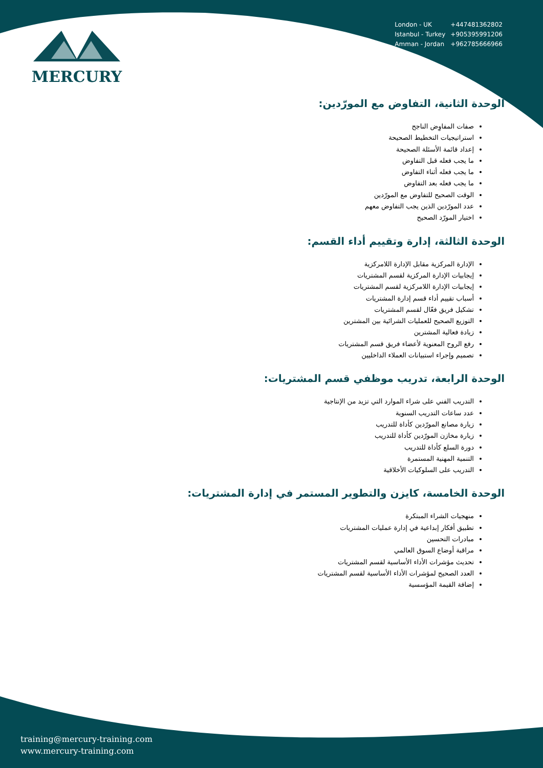MERCURY
| London - UK | +447481362802 |
| Istanbul - Turkey | +905395991206 |
| Amman - Jordan | +962785666966 |
الوحدة الثانية، التفاوض مع المورّدين:
صفات المفاوِض الناجح
استراتيجيات التخطيط الصحيحة
إعداد قائمة الأسئلة الصحيحة
ما يجب فعله قبل التفاوض
ما يجب فعله أثناء التفاوض
ما يجب فعله بعد التفاوض
الوقت الصحيح للتفاوض مع المورّدين
عدد المورّدين الذين يجب التفاوض معهم
اختيار المورّد الصحيح
الوحدة الثالثة، إدارة وتقييم أداء القسم:
الإدارة المركزية مقابل الإدارة اللامركزية
إيجابيات الإدارة المركزية لقسم المشتريات
إيجابيات الإدارة اللامركزية لقسم المشتريات
أسباب تقييم أداء قسم إدارة المشتريات
تشكيل فريق فعّال لقسم المشتريات
التوزيع الصحيح للعمليات الشرائية بين المشترين
زيادة فعالية المشترين
رفع الروح المعنوية لأعضاء فريق قسم المشتريات
تصميم وإجراء استبيانات العملاء الداخليين
الوحدة الرابعة، تدريب موظفي قسم المشتريات:
التدريب الفني على شراء الموارد التي تزيد من الإنتاجية
عدد ساعات التدريب السنوية
زيارة مصانع المورّدين كأداة للتدريب
زيارة مخازن المورّدين كأداة للتدريب
دورة السلع كأداة للتدريب
التنمية المهنية المستمرة
التدريب على السلوكيات الأخلاقية
الوحدة الخامسة، كايزن والتطوير المستمر في إدارة المشتريات:
منهجيات الشراء المبتكرة
تطبيق أفكار إبداعية في إدارة عمليات المشتريات
مبادرات التحسين
مراقبة أوضاع السوق العالمي
تحديث مؤشرات الأداء الأساسية لقسم المشتريات
العدد الصحيح لمؤشرات الأداء الأساسية لقسم المشتريات
إضافة القيمة المؤسسية
training@mercury-training.com
www.mercury-training.com